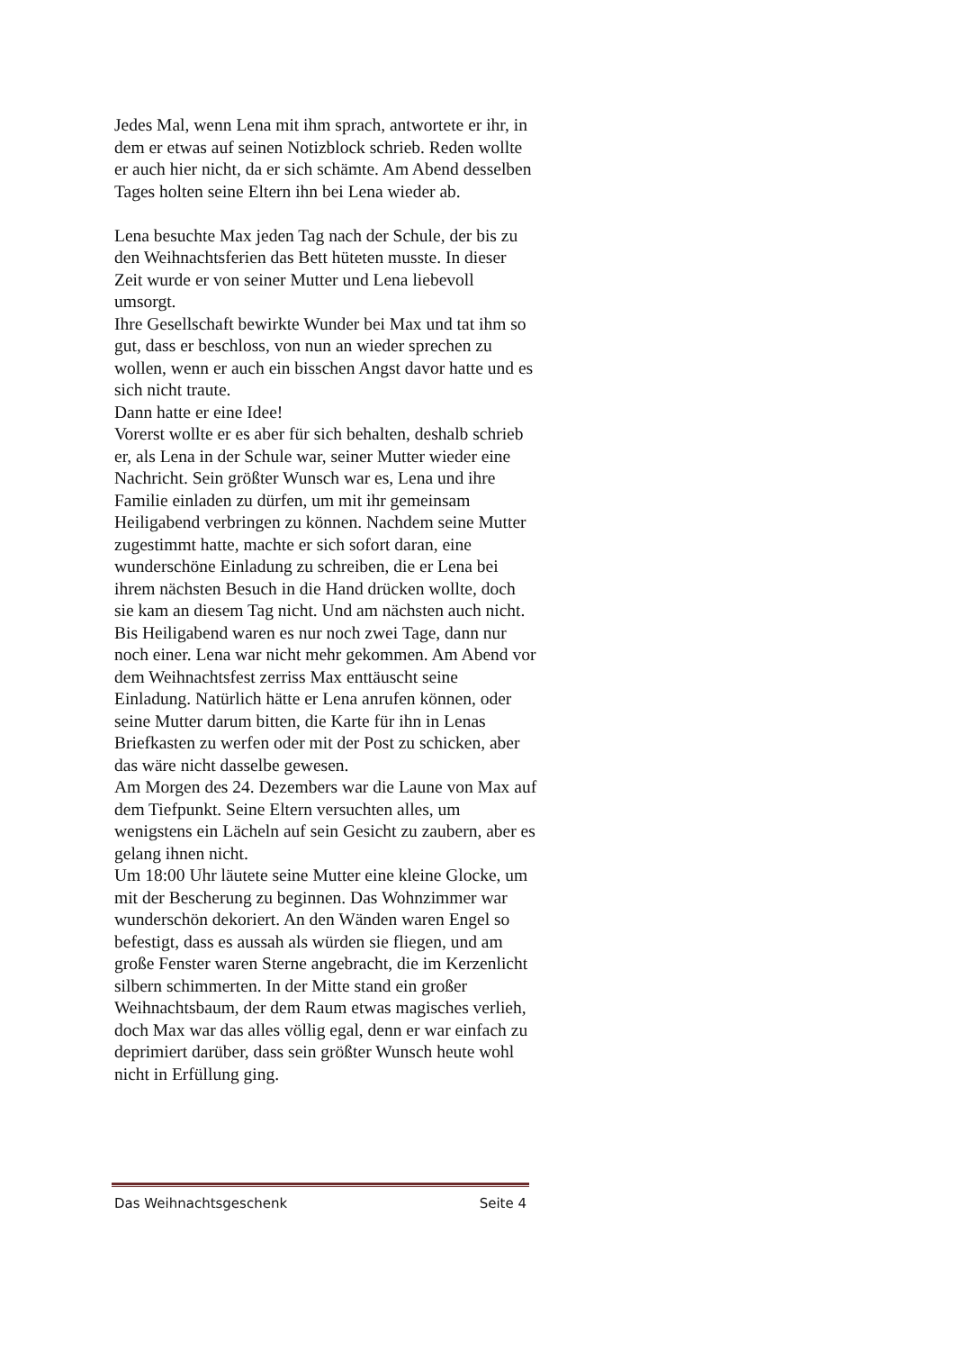Jedes Mal, wenn Lena mit ihm sprach, antwortete er ihr, in dem er etwas auf seinen Notizblock schrieb. Reden wollte er auch hier nicht, da er sich schämte. Am Abend desselben Tages holten seine Eltern ihn bei Lena wieder ab.
Lena besuchte Max jeden Tag nach der Schule, der bis zu den Weihnachtsferien das Bett hüteten musste. In dieser Zeit wurde er von seiner Mutter und Lena liebevoll umsorgt.
Ihre Gesellschaft bewirkte Wunder bei Max und tat ihm so gut, dass er beschloss, von nun an wieder sprechen zu wollen, wenn er auch ein bisschen Angst davor hatte und es sich nicht traute.
Dann hatte er eine Idee!
Vorerst wollte er es aber für sich behalten, deshalb schrieb er, als Lena in der Schule war, seiner Mutter wieder eine Nachricht. Sein größter Wunsch war es, Lena und ihre Familie einladen zu dürfen, um mit ihr gemeinsam Heiligabend verbringen zu können. Nachdem seine Mutter zugestimmt hatte, machte er sich sofort daran, eine wunderschöne Einladung zu schreiben, die er Lena bei ihrem nächsten Besuch in die Hand drücken wollte, doch sie kam an diesem Tag nicht. Und am nächsten auch nicht. Bis Heiligabend waren es nur noch zwei Tage, dann nur noch einer. Lena war nicht mehr gekommen. Am Abend vor dem Weihnachtsfest zerriss Max enttäuscht seine Einladung. Natürlich hätte er Lena anrufen können, oder seine Mutter darum bitten, die Karte für ihn in Lenas Briefkasten zu werfen oder mit der Post zu schicken, aber das wäre nicht dasselbe gewesen.
Am Morgen des 24. Dezembers war die Laune von Max auf dem Tiefpunkt. Seine Eltern versuchten alles, um wenigstens ein Lächeln auf sein Gesicht zu zaubern, aber es gelang ihnen nicht.
Um 18:00 Uhr läutete seine Mutter eine kleine Glocke, um mit der Bescherung zu beginnen. Das Wohnzimmer war wunderschön dekoriert. An den Wänden waren Engel so befestigt, dass es aussah als würden sie fliegen, und am große Fenster waren Sterne angebracht, die im Kerzenlicht silbern schimmerten. In der Mitte stand ein großer Weihnachtsbaum, der dem Raum etwas magisches verlieh, doch Max war das alles völlig egal, denn er war einfach zu deprimiert darüber, dass sein größter Wunsch heute wohl nicht in Erfüllung ging.
Das Weihnachtsgeschenk Seite 4